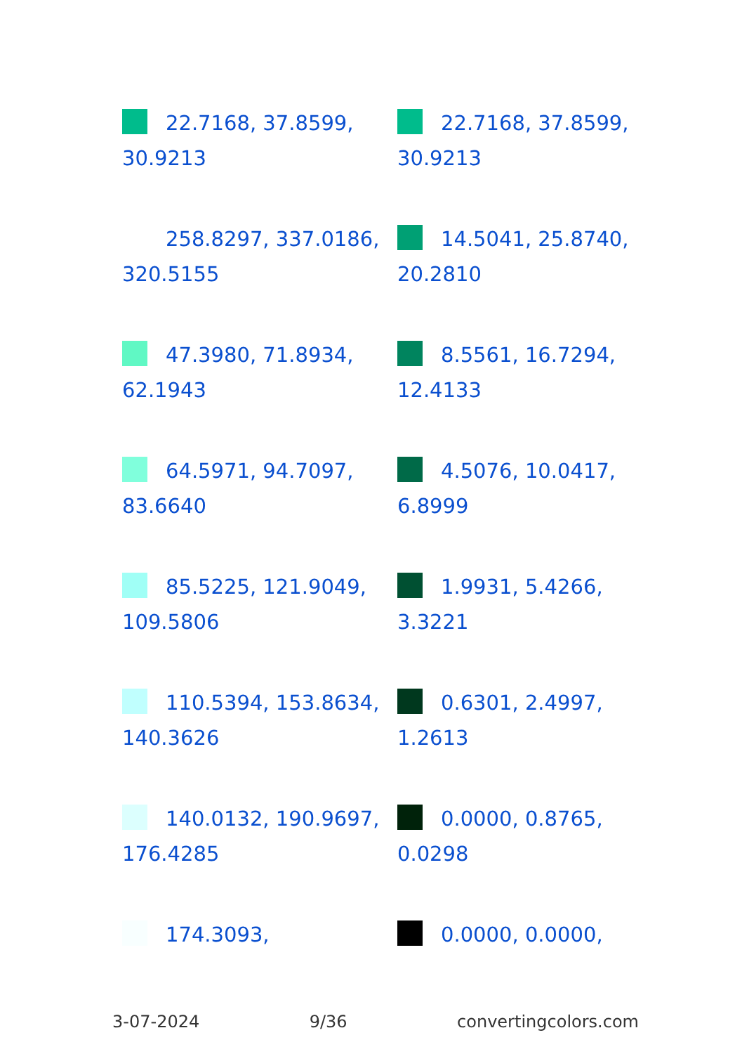22.7168, 37.8599, 30.9213
22.7168, 37.8599, 30.9213
258.8297, 337.0186, 320.5155
14.5041, 25.8740, 20.2810
47.3980, 71.8934, 62.1943
8.5561, 16.7294, 12.4133
64.5971, 94.7097, 83.6640
4.5076, 10.0417, 6.8999
85.5225, 121.9049, 109.5806
1.9931, 5.4266, 3.3221
110.5394, 153.8634, 140.3626
0.6301, 2.4997, 1.2613
140.0132, 190.9697, 176.4285
0.0000, 0.8765, 0.0298
174.3093,
0.0000, 0.0000,
3-07-2024 9/36 convertingcolors.com